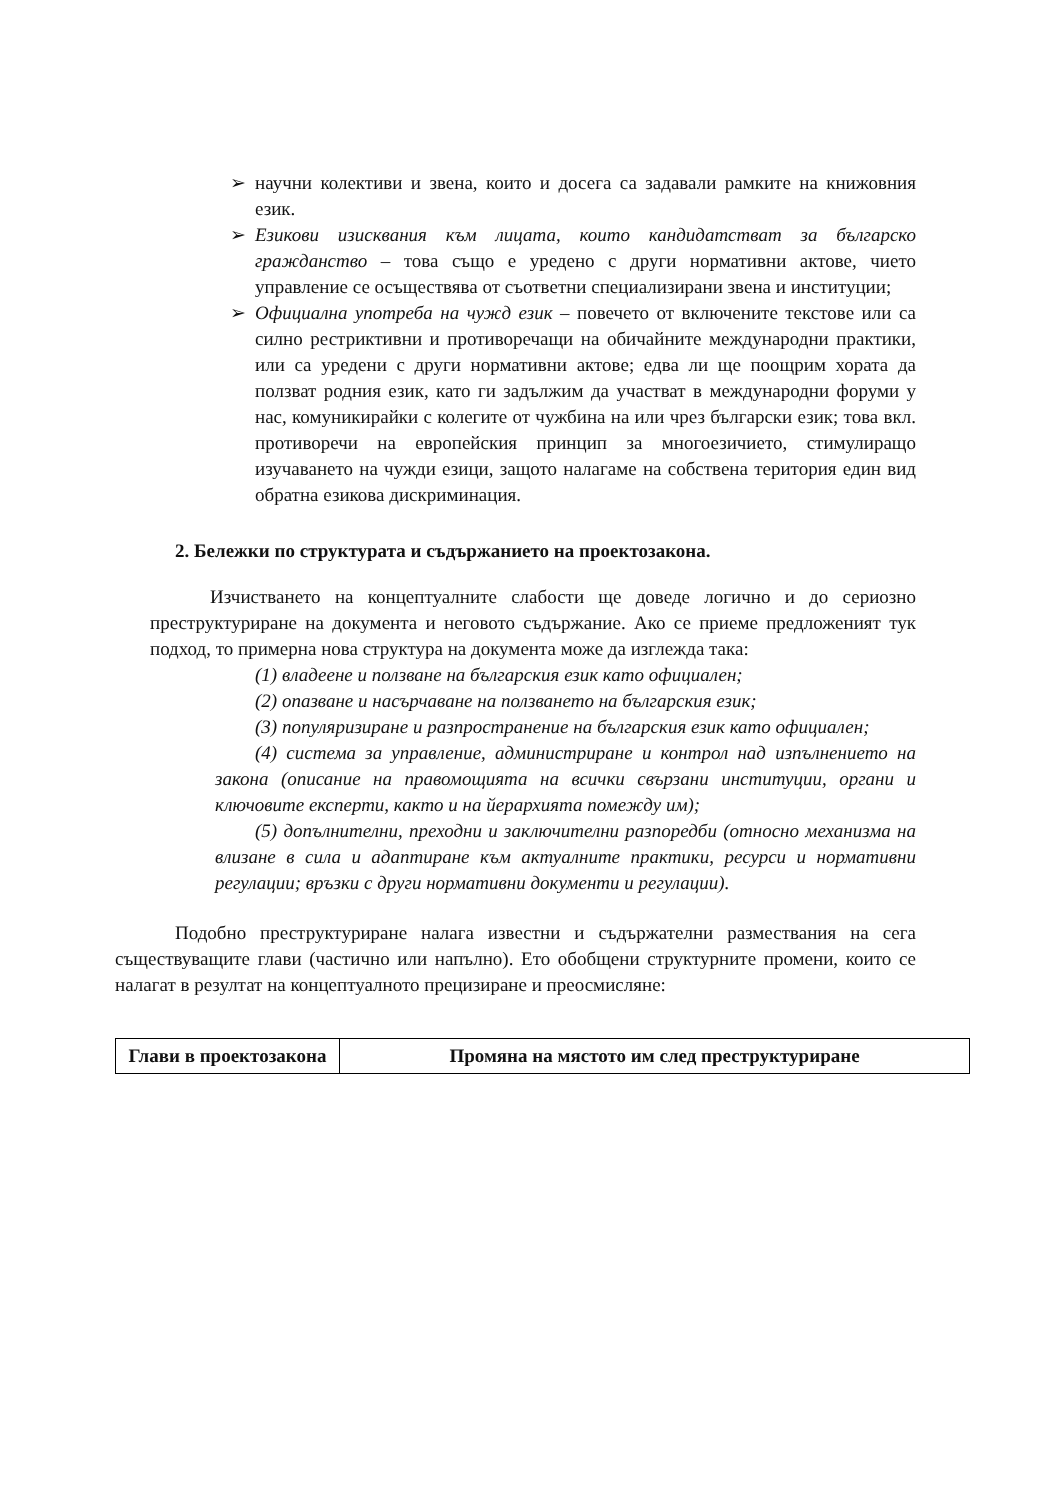➢ научни колективи и звена, които и досега са задавали рамките на книжовния език.
➢ Езикови изисквания към лицата, които кандидатстват за българско гражданство – това също е уредено с други нормативни актове, чието управление се осъществява от съответни специализирани звена и институции;
➢ Официална употреба на чужд език – повечето от включените текстове или са силно рестриктивни и противоречащи на обичайните международни практики, или са уредени с други нормативни актове; едва ли ще поощрим хората да ползват родния език, като ги задължим да участват в международни форуми у нас, комуникирайки с колегите от чужбина на или чрез български език; това вкл. противоречи на европейския принцип за многоезичието, стимулиращо изучаването на чужди езици, защото налагаме на собствена територия един вид обратна езикова дискриминация.
2. Бележки по структурата и съдържанието на проектозакона.
Изчистването на концептуалните слабости ще доведе логично и до сериозно преструктуриране на документа и неговото съдържание. Ако се приеме предложеният тук подход, то примерна нова структура на документа може да изглежда така:
(1) владеене и ползване на българския език като официален;
(2) опазване и насърчаване на ползването на българския език;
(3) популяризиране и разпространение на българския език като официален;
(4) система за управление, администриране и контрол над изпълнението на закона (описание на правомощията на всички свързани институции, органи и ключовите експерти, както и на йерархията помежду им);
(5) допълнителни, преходни и заключителни разпоредби (относно механизма на влизане в сила и адаптиране към актуалните практики, ресурси и нормативни регулации; връзки с други нормативни документи и регулации).
Подобно преструктуриране налага известни и съдържателни размествания на сега съществуващите глави (частично или напълно). Ето обобщени структурните промени, които се налагат в резултат на концептуалното прецизиране и преосмисляне:
| Глави в проектозакона | Промяна на мястото им след преструктуриране |